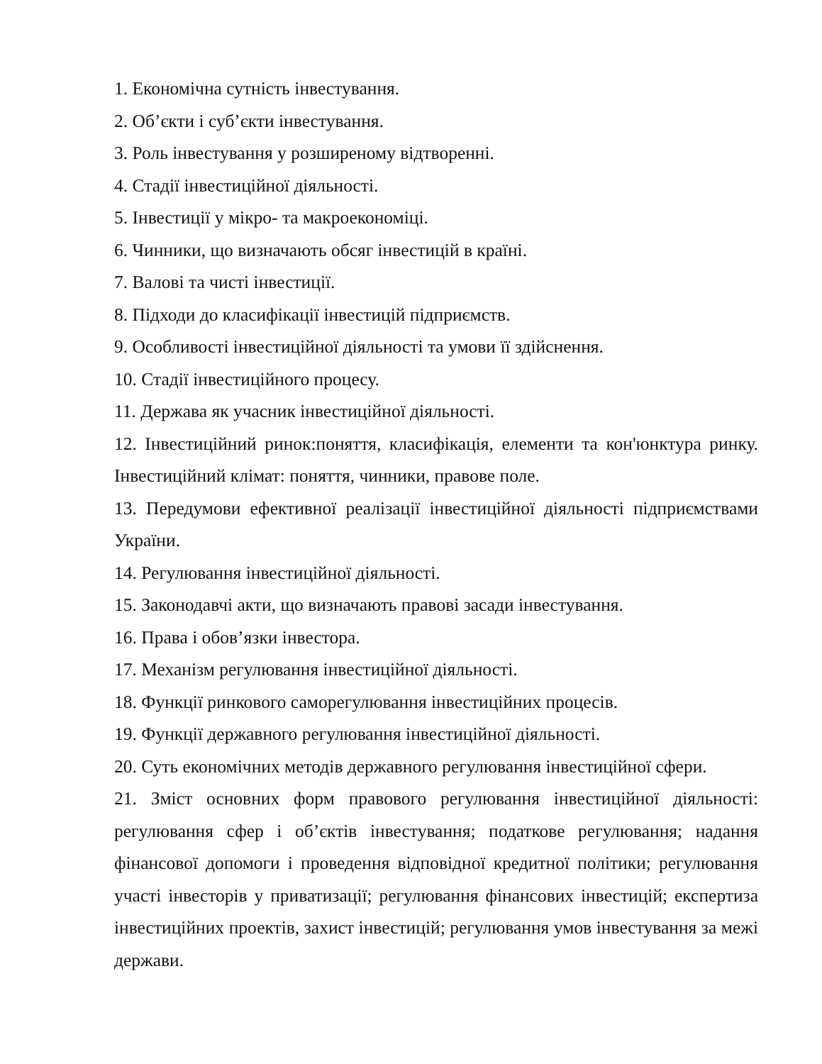1. Економічна сутність інвестування.
2. Об’єкти і суб’єкти інвестування.
3. Роль інвестування у розширеному відтворенні.
4. Стадії інвестиційної діяльності.
5. Інвестиції у мікро- та макроекономіці.
6. Чинники, що визначають обсяг інвестицій в країні.
7. Валові та чисті інвестиції.
8. Підходи до класифікації інвестицій підприємств.
9. Особливості інвестиційної діяльності та умови її здійснення.
10. Стадії інвестиційного процесу.
11. Держава як учасник інвестиційної діяльності.
12. Інвестиційний ринок:поняття, класифікація, елементи та кон'юнктура ринку. Інвестиційний клімат: поняття, чинники, правове поле.
13. Передумови ефективної реалізації інвестиційної діяльності підприємствами України.
14. Регулювання інвестиційної діяльності.
15. Законодавчі акти, що визначають правові засади інвестування.
16. Права і обов’язки інвестора.
17. Механізм регулювання інвестиційної діяльності.
18. Функції ринкового саморегулювання інвестиційних процесів.
19. Функції державного регулювання інвестиційної діяльності.
20. Суть економічних методів державного регулювання інвестиційної сфери.
21. Зміст основних форм правового регулювання інвестиційної діяльності: регулювання сфер і об’єктів інвестування; податкове регулювання; надання фінансової допомоги і проведення відповідної кредитної політики; регулювання участі інвесторів у приватизації; регулювання фінансових інвестицій; експертиза інвестиційних проектів, захист інвестицій; регулювання умов інвестування за межі держави.